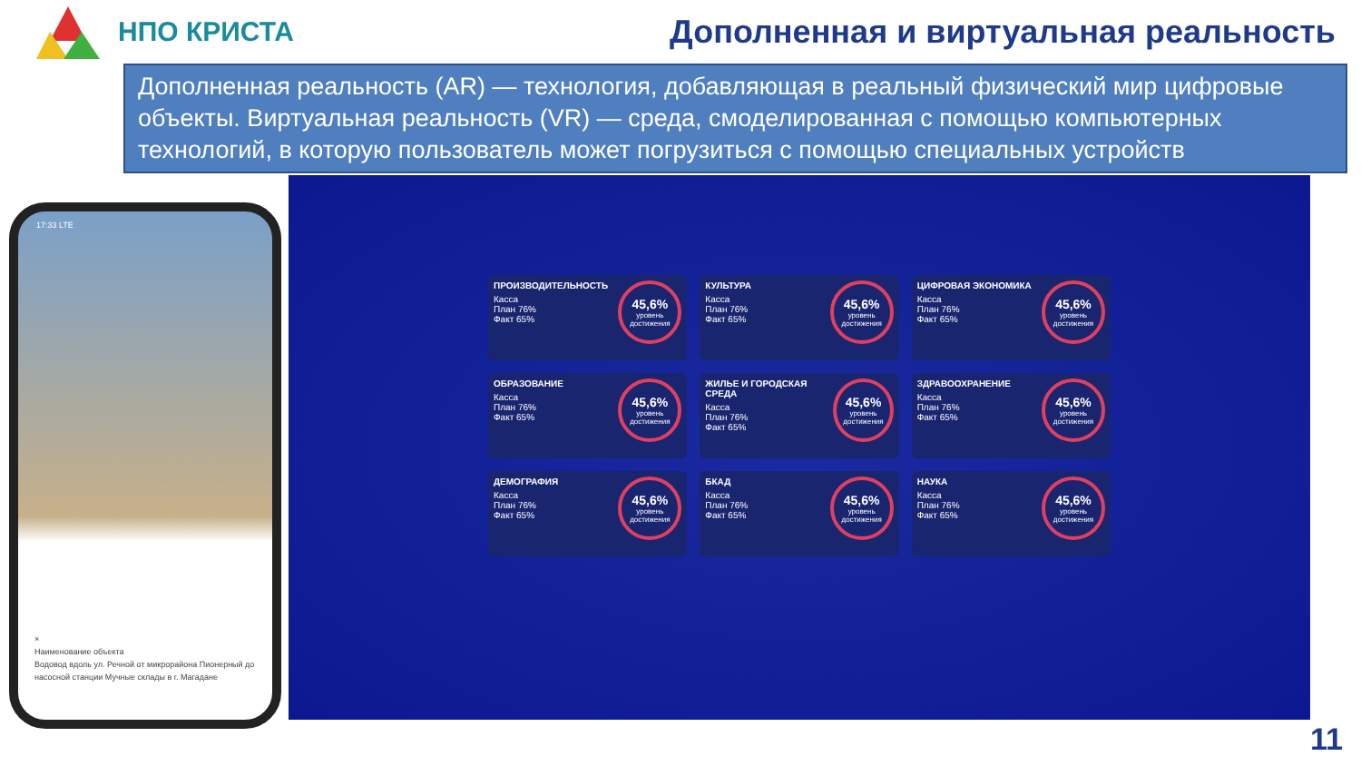НПО КРИСТА
Дополненная и виртуальная реальность
Дополненная реальность (AR) — технология, добавляющая в реальный физический мир цифровые объекты. Виртуальная реальность (VR) — среда, смоделированная с помощью компьютерных технологий, в которую пользователь может погрузиться с помощью специальных устройств
17:33 LTE
×
Наименование объекта
Водовод вдоль ул. Речной от микрорайона Пионерный до насосной станции Мучные склады в г. Магадане
ПРОИЗВОДИТЕЛЬНОСТЬ
Касса
План 76%
Факт 65%
45,6%
уровень достижения
КУЛЬТУРА
Касса
План 76%
Факт 65%
45,6%
уровень достижения
ЦИФРОВАЯ ЭКОНОМИКА
Касса
План 76%
Факт 65%
45,6%
уровень достижения
ОБРАЗОВАНИЕ
Касса
План 76%
Факт 65%
45,6%
уровень достижения
ЖИЛЬЕ И ГОРОДСКАЯ СРЕДА
Касса
План 76%
Факт 65%
45,6%
уровень достижения
ЗДРАВООХРАНЕНИЕ
Касса
План 76%
Факт 65%
45,6%
уровень достижения
ДЕМОГРАФИЯ
Касса
План 76%
Факт 65%
45,6%
уровень достижения
БКАД
Касса
План 76%
Факт 65%
45,6%
уровень достижения
НАУКА
Касса
План 76%
Факт 65%
45,6%
уровень достижения
11